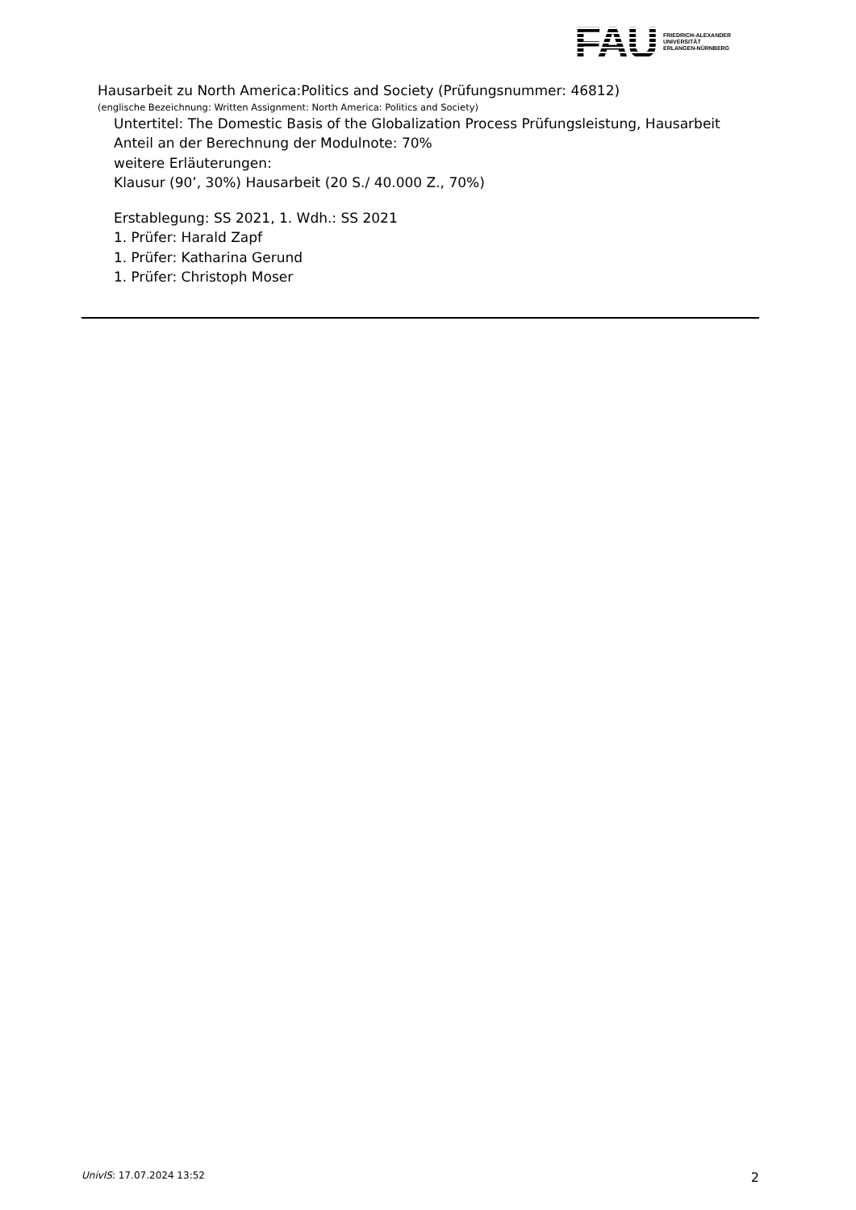FAU
FRIEDRICH-ALEXANDER
UNIVERSITÄT
ERLANGEN-NÜRNBERG
Hausarbeit zu North America:Politics and Society (Prüfungsnummer: 46812)
(englische Bezeichnung: Written Assignment: North America: Politics and Society)
Untertitel: The Domestic Basis of the Globalization Process Prüfungsleistung, Hausarbeit
Anteil an der Berechnung der Modulnote: 70%
weitere Erläuterungen:
Klausur (90’, 30%) Hausarbeit (20 S./ 40.000 Z., 70%)
Erstablegung: SS 2021, 1. Wdh.: SS 2021
1. Prüfer: Harald Zapf
1. Prüfer: Katharina Gerund
1. Prüfer: Christoph Moser
UnivIS: 17.07.2024 13:52 2